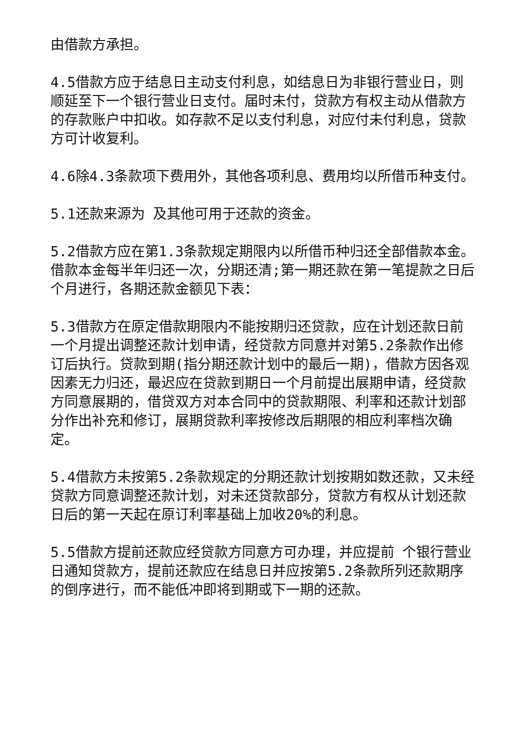由借款方承担。
4.5借款方应于结息日主动支付利息，如结息日为非银行营业日，则顺延至下一个银行营业日支付。届时未付，贷款方有权主动从借款方的存款账户中扣收。如存款不足以支付利息，对应付未付利息，贷款方可计收复利。
4.6除4.3条款项下费用外，其他各项利息、费用均以所借币种支付。
5.1还款来源为 及其他可用于还款的资金。
5.2借款方应在第1.3条款规定期限内以所借币种归还全部借款本金。借款本金每半年归还一次，分期还清;第一期还款在第一笔提款之日后 个月进行，各期还款金额见下表：
5.3借款方在原定借款期限内不能按期归还贷款，应在计划还款日前一个月提出调整还款计划申请，经贷款方同意并对第5.2条款作出修订后执行。贷款到期(指分期还款计划中的最后一期)，借款方因各观因素无力归还，最迟应在贷款到期日一个月前提出展期申请，经贷款方同意展期的，借贷双方对本合同中的贷款期限、利率和还款计划部分作出补充和修订，展期贷款利率按修改后期限的相应利率档次确定。
5.4借款方未按第5.2条款规定的分期还款计划按期如数还款，又未经贷款方同意调整还款计划，对未还贷款部分，贷款方有权从计划还款日后的第一天起在原订利率基础上加收20%的利息。
5.5借款方提前还款应经贷款方同意方可办理，并应提前 个银行营业日通知贷款方，提前还款应在结息日并应按第5.2条款所列还款期序的倒序进行，而不能低冲即将到期或下一期的还款。